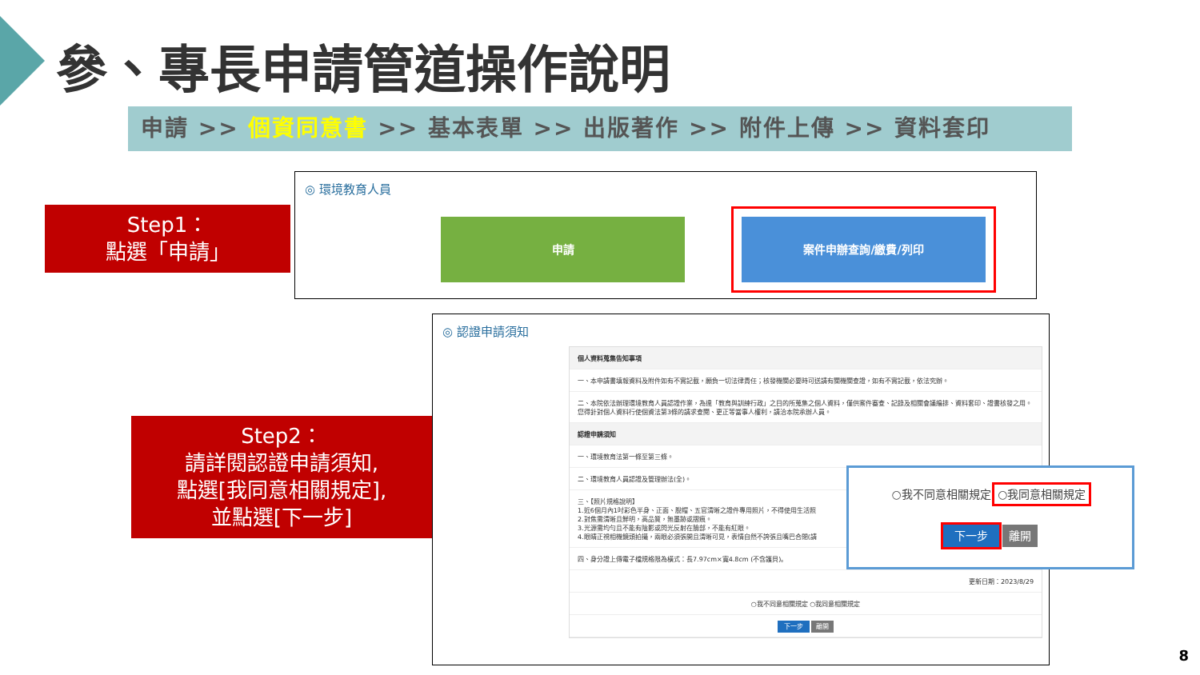參、專長申請管道操作說明
申請 >> 個資同意書 >> 基本表單 >> 出版著作 >> 附件上傳 >> 資料套印
Step1：
點選「申請」
◎ 環境教育人員
申請 案件申辦查詢/繳費/列印
Step2：
請詳閱認證申請須知,
點選[我同意相關規定],
並點選[下一步]
◎ 認證申請須知
個人資料蒐集告知事項
一、本申請書填報資料及附件如有不實記載，願負一切法律責任；核發機關必要時可送請有關機關查證，如有不實記載，依法究辦。
二、本院依法辦理環境教育人員認證作業，為達「教育與訓練行政」之目的所蒐集之個人資料，僅供案件審查、記錄及相關會議編排、資料套印、證書核發之用。您得針對個人資料行使個資法第3條的請求查閱、更正等當事人權利，請洽本院承辦人員。
認證申請須知
一、環境教育法第一條至第三條。
二、環境教育人員認證及管理辦法(全)。
三、【照片規格說明】
1.近6個月內1吋彩色半身、正面、脫帽、五官清晰之證件專用照片，不得使用生活照
2.對焦需清晰且鮮明，高品質，無墨跡或摺痕。
3.光源需均勻且不能有陰影或閃光反射在臉部，不能有紅眼。
4.眼睛正視相機鏡頭拍攝，兩眼必須張開且清晰可見，表情自然不誇張且嘴巴合閉(請
四、身分證上傳電子檔規格限為橫式：長7.97cm×寬4.8cm (不含護貝)。
更新日期：2023/8/29
○我不同意相關規定 ○我同意相關規定
下一步 離開
○我不同意相關規定 ○我同意相關規定
下一步 離開
8